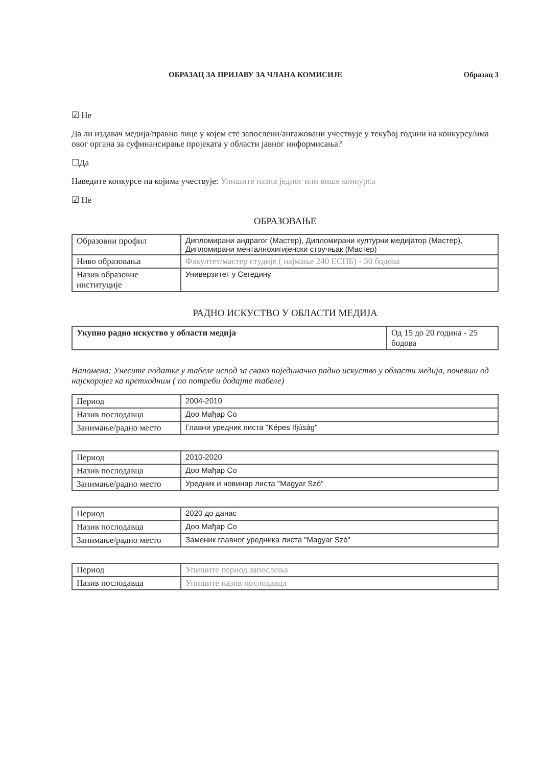ОБРАЗАЦ ЗА ПРИЈАВУ ЗА ЧЛАНА КОМИСИЈЕ Образац 3
☑ Не
Да ли издавач медија/правно лице у којем сте запослени/ангажовани учествује у текућој години на конкурсу/има овог органа за суфинансирање пројеката у области јавног информисања?
☐Да
Наведите конкурсе на којима учествује: Упишите назив једног или више конкурса
☑ Не
ОБРАЗОВАЊЕ
| Образовни профил | Дипломирани андрагог (Мастер), Дипломирани културни медијатор (Мастер), Дипломирани менталнохигијенски стручњак (Мастер) |
| Ниво образовања | Факултет/мастер студије ( најмање 240 ЕСПБ) - 30 бодова |
| Назив образовне институције | Универзитет у Сегедину |
РАДНО ИСКУСТВО У ОБЛАСТИ МЕДИЈА
| Укупно радно искуство у области медија | Од 15 до 20 година - 25 бодова |
Напомена: Унесите податке у табеле испод за свако појединачно радно искуство у области медија, почевши од најскоријег ка претходним ( по потреби додајте табеле)
| Период | 2004-2010 |
| Назив послодавца | Доо Мађар Со |
| Занимање/радно место | Главни уредник листа "Képes Ifjúság" |
| Период | 2010-2020 |
| Назив послодавца | Доо Мађар Со |
| Занимање/радно место | Уредник и новинар листа "Magyar Szó" |
| Период | 2020 до данас |
| Назив послодавца | Доо Мађар Со |
| Занимање/радно место | Заменик главног уредника листа "Magyar Szó" |
| Период | Упишите период запослења |
| Назив послодавца | Упишите назив послодавца |